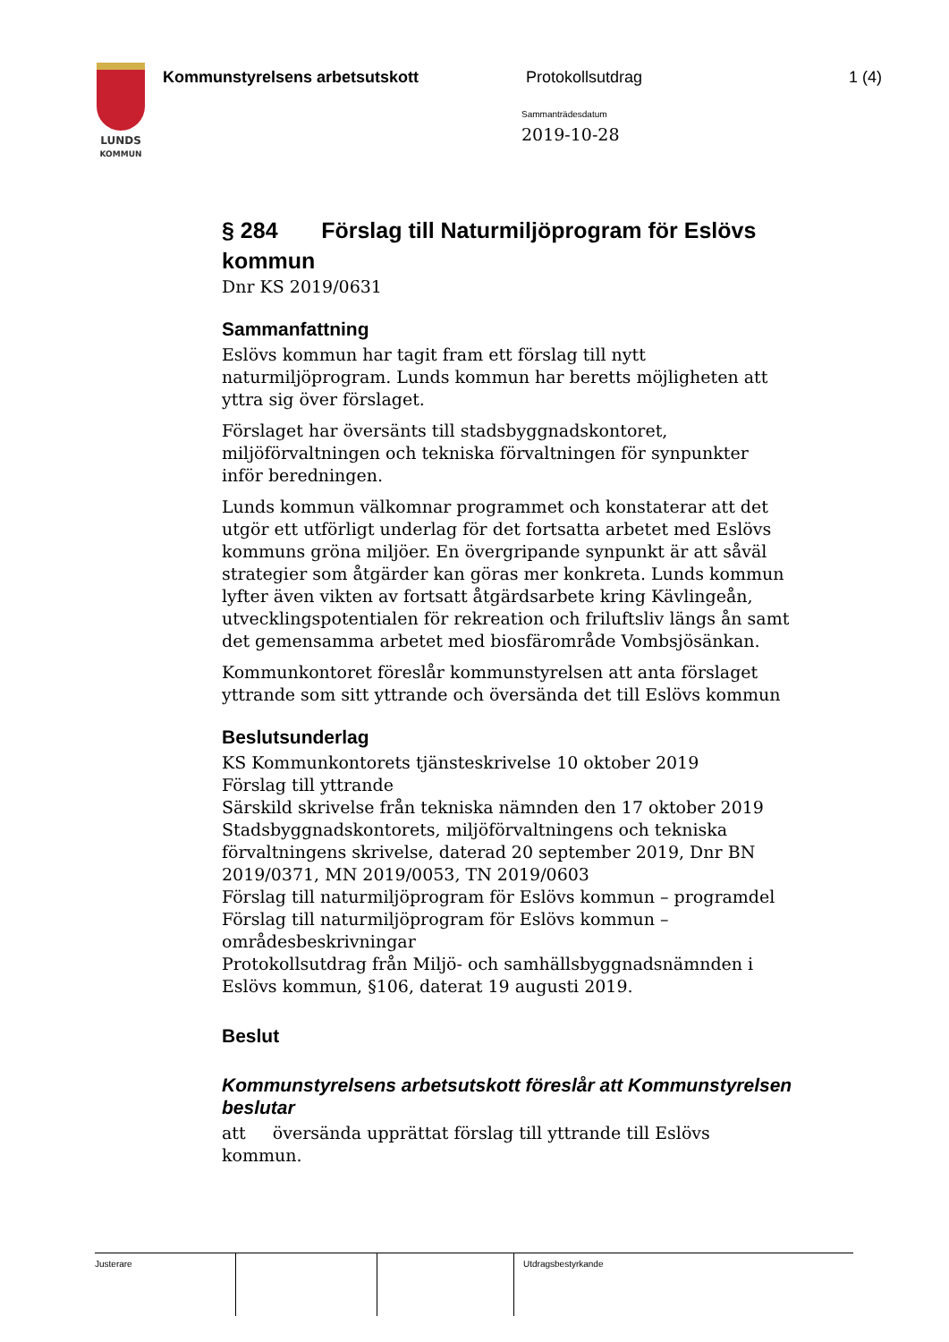LUNDS
KOMMUN
Kommunstyrelsens arbetsutskott Protokollsutdrag 1 (4)
Sammanträdesdatum
2019-10-28
§ 284 Förslag till Naturmiljöprogram för Eslövs kommun
Dnr KS 2019/0631
Sammanfattning
Eslövs kommun har tagit fram ett förslag till nytt naturmiljöprogram. Lunds kommun har beretts möjligheten att yttra sig över förslaget.
Förslaget har översänts till stadsbyggnadskontoret, miljöförvaltningen och tekniska förvaltningen för synpunkter inför beredningen.
Lunds kommun välkomnar programmet och konstaterar att det utgör ett utförligt underlag för det fortsatta arbetet med Eslövs kommuns gröna miljöer. En övergripande synpunkt är att såväl strategier som åtgärder kan göras mer konkreta. Lunds kommun lyfter även vikten av fortsatt åtgärdsarbete kring Kävlingeån, utvecklingspotentialen för rekreation och friluftsliv längs ån samt det gemensamma arbetet med biosfärområde Vombsjösänkan.
Kommunkontoret föreslår kommunstyrelsen att anta förslaget yttrande som sitt yttrande och översända det till Eslövs kommun
Beslutsunderlag
KS Kommunkontorets tjänsteskrivelse 10 oktober 2019
Förslag till yttrande
Särskild skrivelse från tekniska nämnden den 17 oktober 2019
Stadsbyggnadskontorets, miljöförvaltningens och tekniska förvaltningens skrivelse, daterad 20 september 2019, Dnr BN 2019/0371, MN 2019/0053, TN 2019/0603
Förslag till naturmiljöprogram för Eslövs kommun – programdel
Förslag till naturmiljöprogram för Eslövs kommun – områdesbeskrivningar
Protokollsutdrag från Miljö- och samhällsbyggnadsnämnden i Eslövs kommun, §106, daterat 19 augusti 2019.
Beslut
Kommunstyrelsens arbetsutskott föreslår att Kommunstyrelsen beslutar
att översända upprättat förslag till yttrande till Eslövs kommun.
Justerare Utdragsbestyrkande